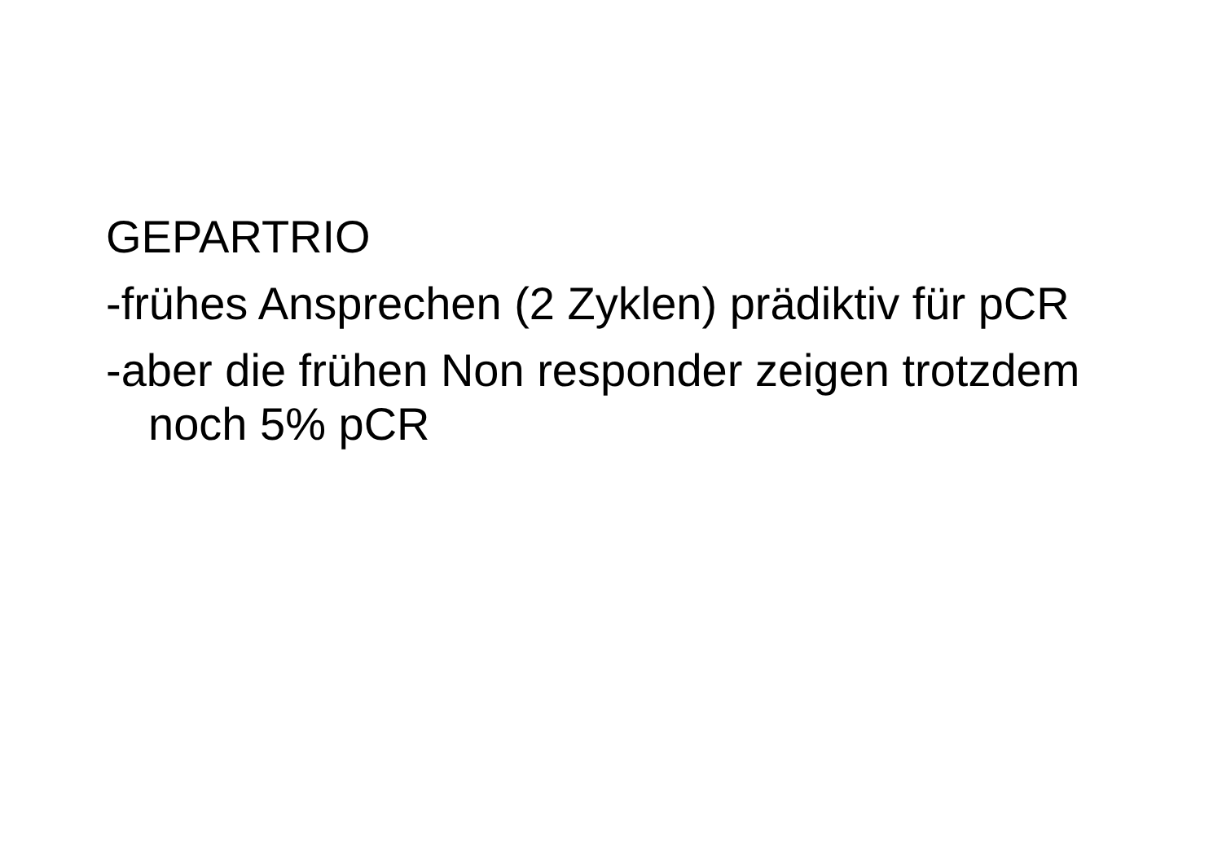GEPARTRIO
-frühes Ansprechen (2 Zyklen) prädiktiv für pCR
-aber die frühen Non responder zeigen trotzdem noch 5% pCR